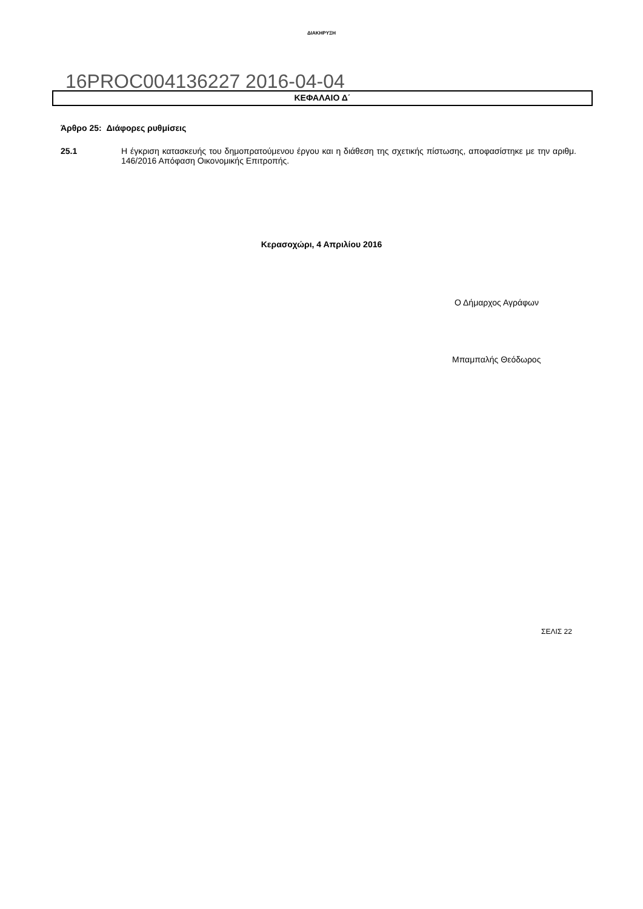ΔΙΑΚΗΡΥΞΗ
16PROC004136227 2016-04-04
ΚΕΦΑΛΑΙΟ Δ΄
Άρθρο 25: Διάφορες ρυθμίσεις
25.1 Η έγκριση κατασκευής του δημοπρατούμενου έργου και η διάθεση της σχετικής πίστωσης, αποφασίστηκε με την αριθμ. 146/2016 Απόφαση Οικονομικής Επιτροπής.
Κερασοχώρι, 4 Απριλίου 2016
Ο Δήμαρχος Αγράφων
Μπαμπαλής Θεόδωρος
ΣΕΛΙΣ 22